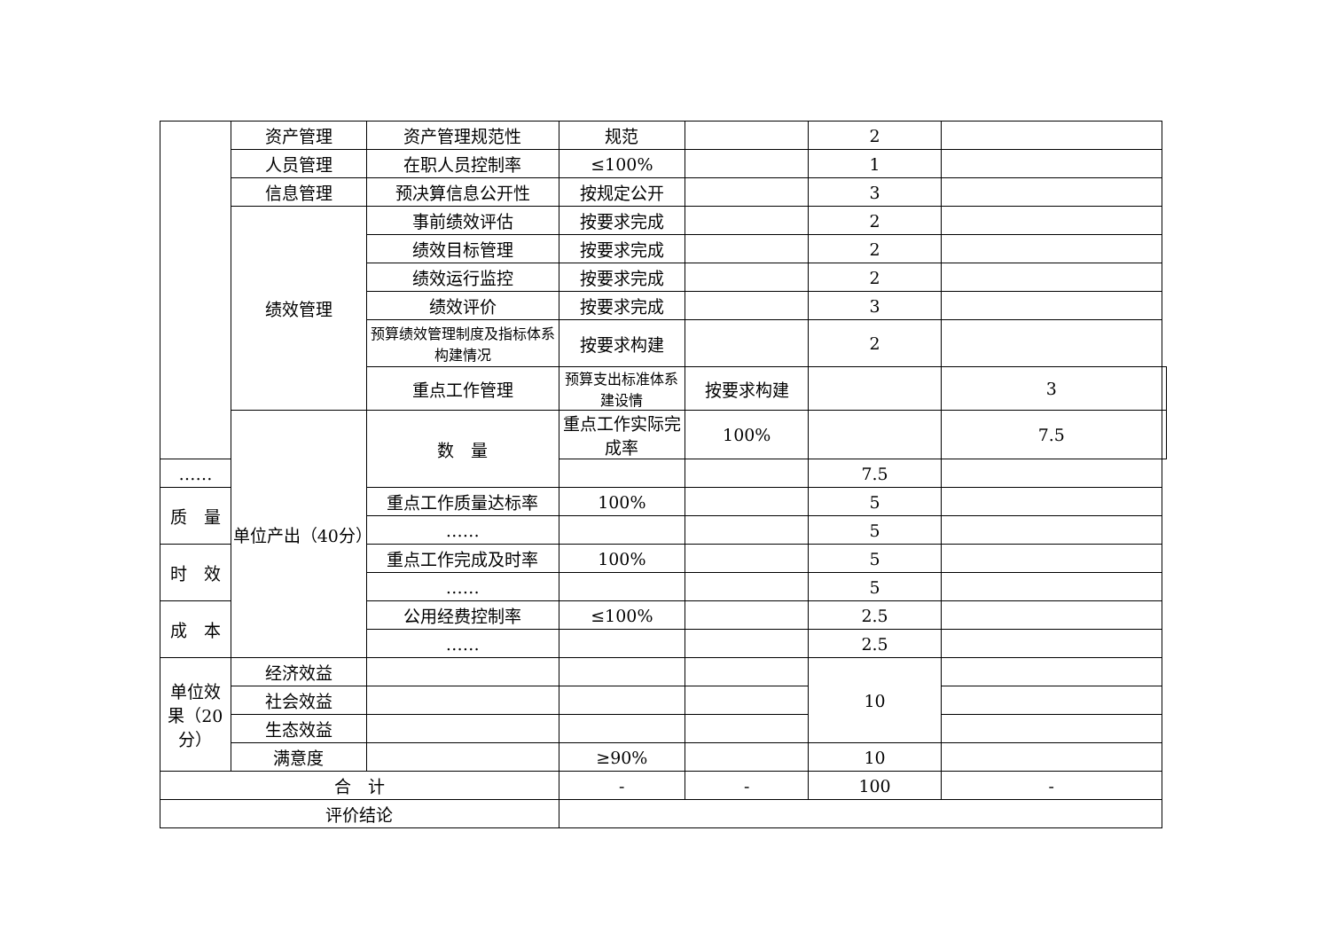| | 资产管理 | 资产管理规范性 | 规范 | | 2 | | |
| | 人员管理 | 在职人员控制率 | ≤100% | | 1 | | |
| | 信息管理 | 预决算信息公开性 | 按规定公开 | | 3 | | |
| | 绩效管理 | 事前绩效评估 | 按要求完成 | | 2 | | |
| | | 绩效目标管理 | 按要求完成 | | 2 | | |
| | | 绩效运行监控 | 按要求完成 | | 2 | | |
| | | 绩效评价 | 按要求完成 | | 3 | | |
| | | 预算绩效管理制度及指标体系构建情况 | 按要求构建 | | 2 | | |
| | | 重点工作管理 | 预算支出标准体系建设情 | 按要求构建 | | 3 | |
| | 单位产出（40分） | 数 量 | 重点工作实际完成率 | 100% | | 7.5 | |
| …… | | | | | 7.5 | | |
| 质 量 | | 重点工作质量达标率 | 100% | | 5 | | |
| | | …… | | | 5 | | |
| 时 效 | | 重点工作完成及时率 | 100% | | 5 | | |
| | | …… | | | 5 | | |
| 成 本 | | 公用经费控制率 | ≤100% | | 2.5 | | |
| | | …… | | | 2.5 | | |
| 单位效果（20分） | 经济效益 | | | | 10 | | |
| | 社会效益 | | | | | | |
| | 生态效益 | | | | | | |
| | 满意度 | | ≥90% | | 10 | | |
| 合 计 | | | - | - | 100 | - | |
| 评价结论 | | | | | | | |